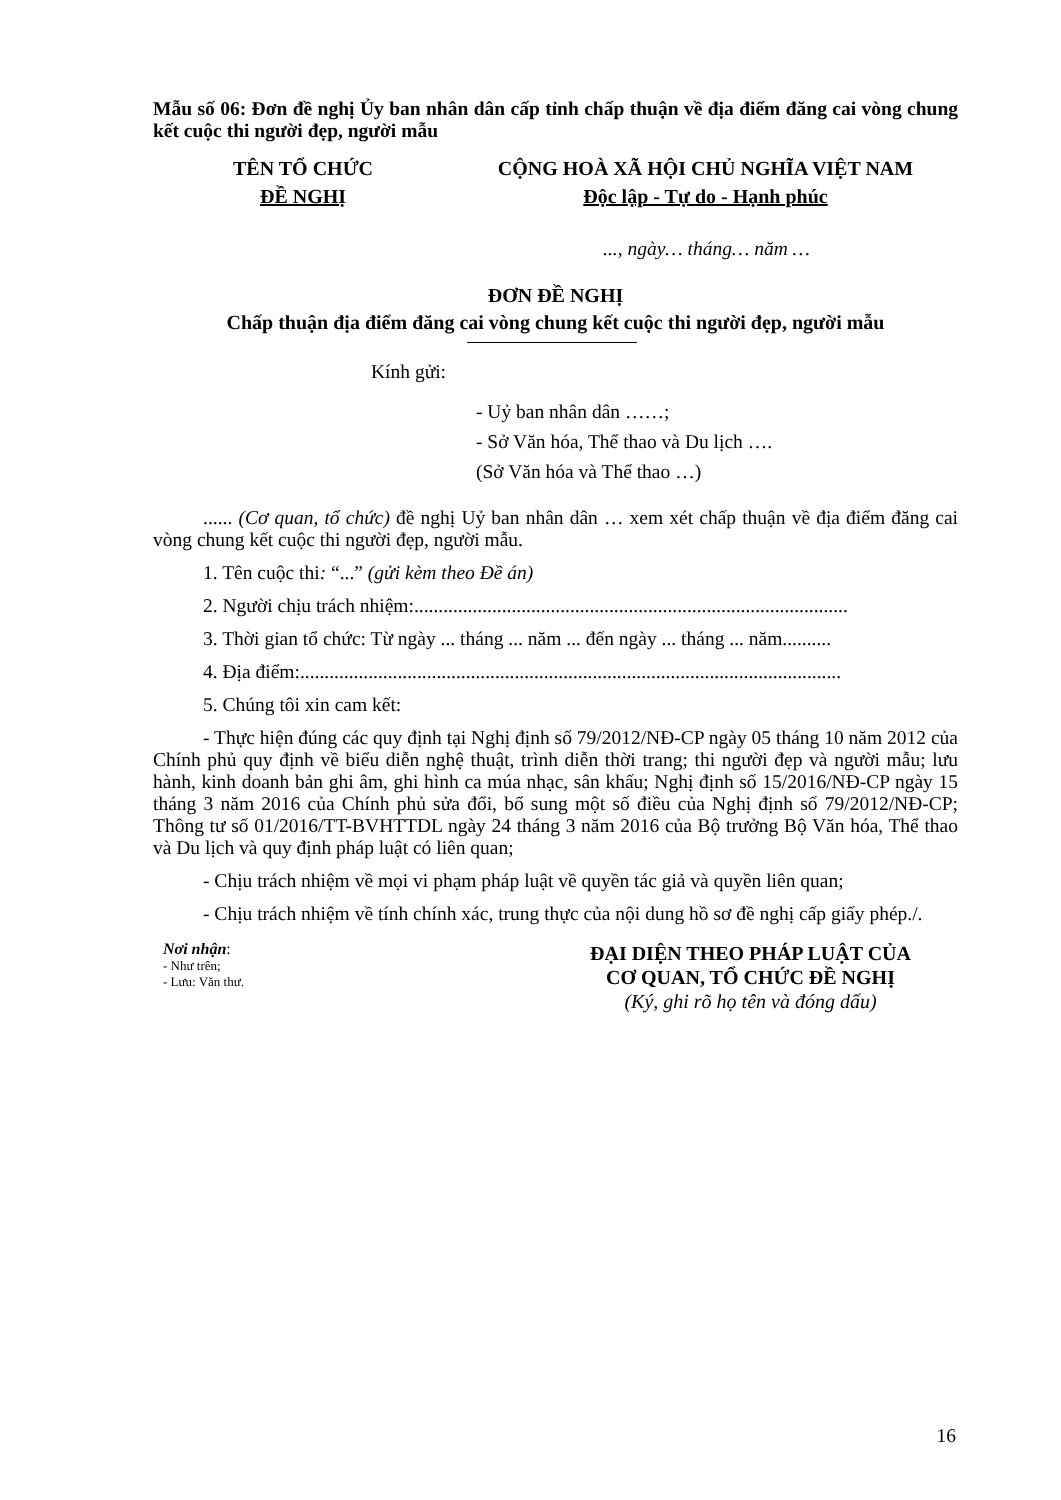Mẫu số 06: Đơn đề nghị Ủy ban nhân dân cấp tỉnh chấp thuận về địa điểm đăng cai vòng chung kết cuộc thi người đẹp, người mẫu
TÊN TỔ CHỨC
ĐỀ NGHỊ
CỘNG HOÀ XÃ HỘI CHỦ NGHĨA VIỆT NAM
Độc lập - Tự do - Hạnh phúc
..., ngày… tháng… năm …
ĐƠN ĐỀ NGHỊ
Chấp thuận địa điểm đăng cai vòng chung kết cuộc thi người đẹp, người mẫu
Kính gửi:
- Uỷ ban nhân dân ……;
- Sở Văn hóa, Thể thao và Du lịch ….
(Sở Văn hóa và Thể thao …)
...... (Cơ quan, tổ chức) đề nghị Uỷ ban nhân dân … xem xét chấp thuận về địa điểm đăng cai vòng chung kết cuộc thi người đẹp, người mẫu.
1. Tên cuộc thi: “...” (gửi kèm theo Đề án)
2. Người chịu trách nhiệm:.........................................................................................
3. Thời gian tổ chức: Từ ngày ... tháng ... năm ... đến ngày ... tháng ... năm..........
4. Địa điểm:...............................................................................................................
5. Chúng tôi xin cam kết:
- Thực hiện đúng các quy định tại Nghị định số 79/2012/NĐ-CP ngày 05 tháng 10 năm 2012 của Chính phủ quy định về biểu diễn nghệ thuật, trình diễn thời trang; thi người đẹp và người mẫu; lưu hành, kinh doanh bản ghi âm, ghi hình ca múa nhạc, sân khấu; Nghị định số 15/2016/NĐ-CP ngày 15 tháng 3 năm 2016 của Chính phủ sửa đổi, bổ sung một số điều của Nghị định số 79/2012/NĐ-CP; Thông tư số 01/2016/TT-BVHTTDL ngày 24 tháng 3 năm 2016 của Bộ trưởng Bộ Văn hóa, Thể thao và Du lịch và quy định pháp luật có liên quan;
- Chịu trách nhiệm về mọi vi phạm pháp luật về quyền tác giả và quyền liên quan;
- Chịu trách nhiệm về tính chính xác, trung thực của nội dung hồ sơ đề nghị cấp giấy phép./.
Nơi nhận:
- Như trên;
- Lưu: Văn thư.
ĐẠI DIỆN THEO PHÁP LUẬT CỦA
CƠ QUAN, TỔ CHỨC ĐỀ NGHỊ
(Ký, ghi rõ họ tên và đóng dấu)
16